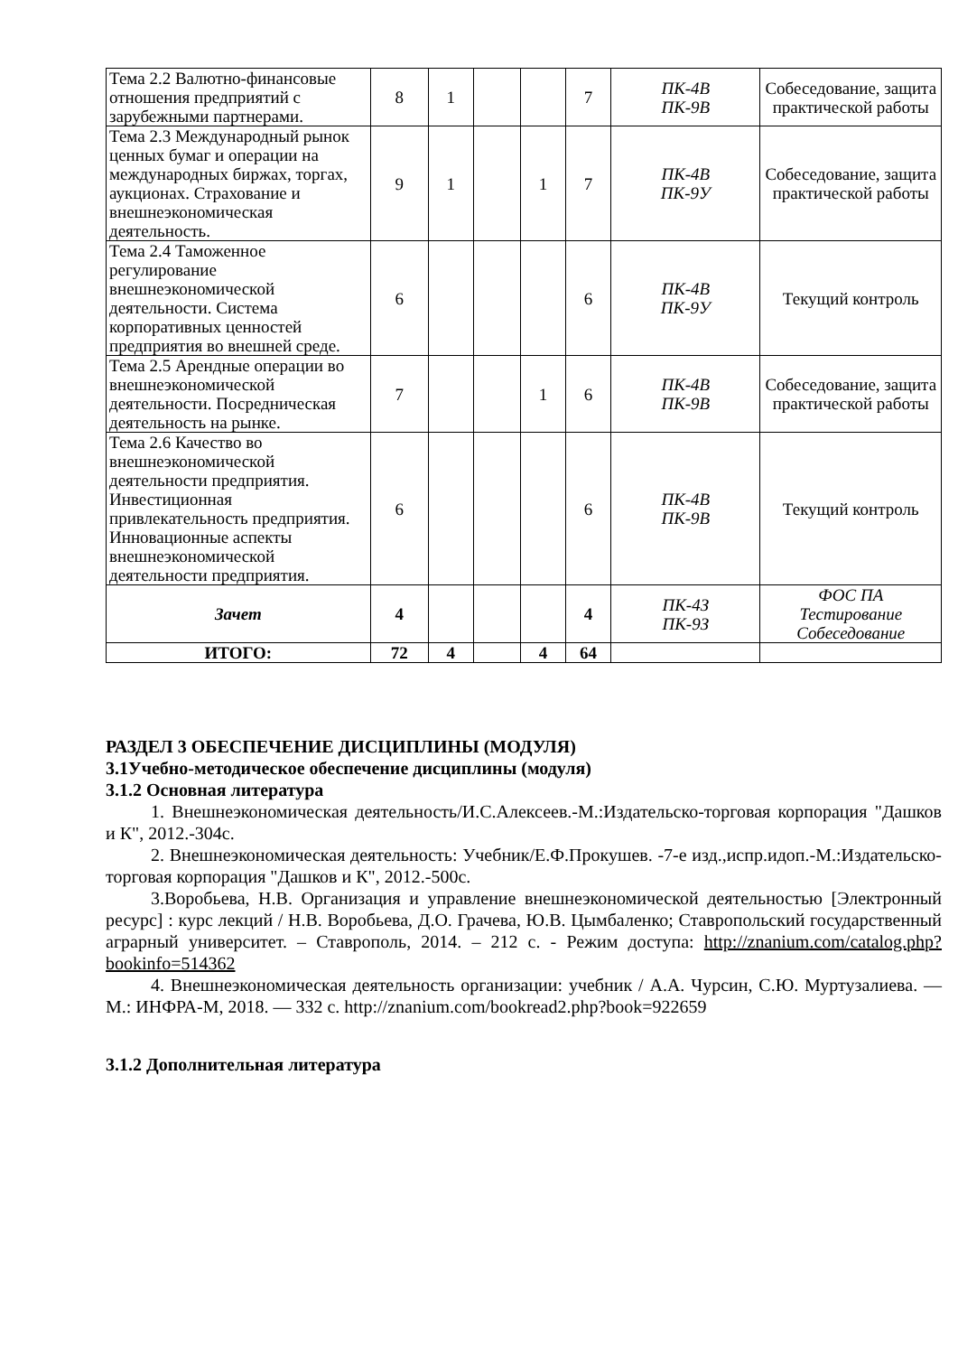| Тема 2.2 Валютно-финансовые отношения предприятий с зарубежными партнерами. | 8 | 1 | | | 7 | ПК-4В ПК-9В | Собеседование, защита практической работы |
| Тема 2.3 Международный рынок ценных бумаг и операции на международных биржах, торгах, аукционах. Страхование и внешнеэкономическая деятельность. | 9 | 1 | | 1 | 7 | ПК-4В ПК-9У | Собеседование, защита практической работы |
| Тема 2.4 Таможенное регулирование внешнеэкономической деятельности. Система корпоративных ценностей предприятия во внешней среде. | 6 | | | | 6 | ПК-4В ПК-9У | Текущий контроль |
| Тема 2.5 Арендные операции во внешнеэкономической деятельности. Посредническая деятельность на рынке. | 7 | | | 1 | 6 | ПК-4В ПК-9В | Собеседование, защита практической работы |
| Тема 2.6 Качество во внешнеэкономической деятельности предприятия. Инвестиционная привлекательность предприятия. Инновационные аспекты внешнеэкономической деятельности предприятия. | 6 | | | | 6 | ПК-4В ПК-9В | Текущий контроль |
| Зачет | 4 | | | | 4 | ПК-4З ПК-9З | ФОС ПА Тестирование Собеседование |
| ИТОГО: | 72 | 4 | | 4 | 64 | | |
РАЗДЕЛ 3 ОБЕСПЕЧЕНИЕ ДИСЦИПЛИНЫ (МОДУЛЯ)
3.1Учебно-методическое обеспечение дисциплины (модуля)
3.1.2 Основная литература
1. Внешнеэкономическая деятельность/И.С.Алексеев.-М.:Издательско-торговая корпорация "Дашков и К", 2012.-304с.
2. Внешнеэкономическая деятельность: Учебник/Е.Ф.Прокушев. -7-е изд.,испр.идоп.-М.:Издательско-торговая корпорация "Дашков и К", 2012.-500с.
3.Воробьева, Н.В. Организация и управление внешнеэкономической деятельностью [Электронный ресурс] : курс лекций / Н.В. Воробьева, Д.О. Грачева, Ю.В. Цымбаленко; Ставропольский государственный аграрный университет. – Ставрополь, 2014. – 212 с. - Режим доступа: http://znanium.com/catalog.php?bookinfo=514362
4. Внешнеэкономическая деятельность организации: учебник / А.А. Чурсин, С.Ю. Муртузалиева. — М.: ИНФРА-М, 2018. — 332 с. http://znanium.com/bookread2.php?book=922659
3.1.2 Дополнительная литература